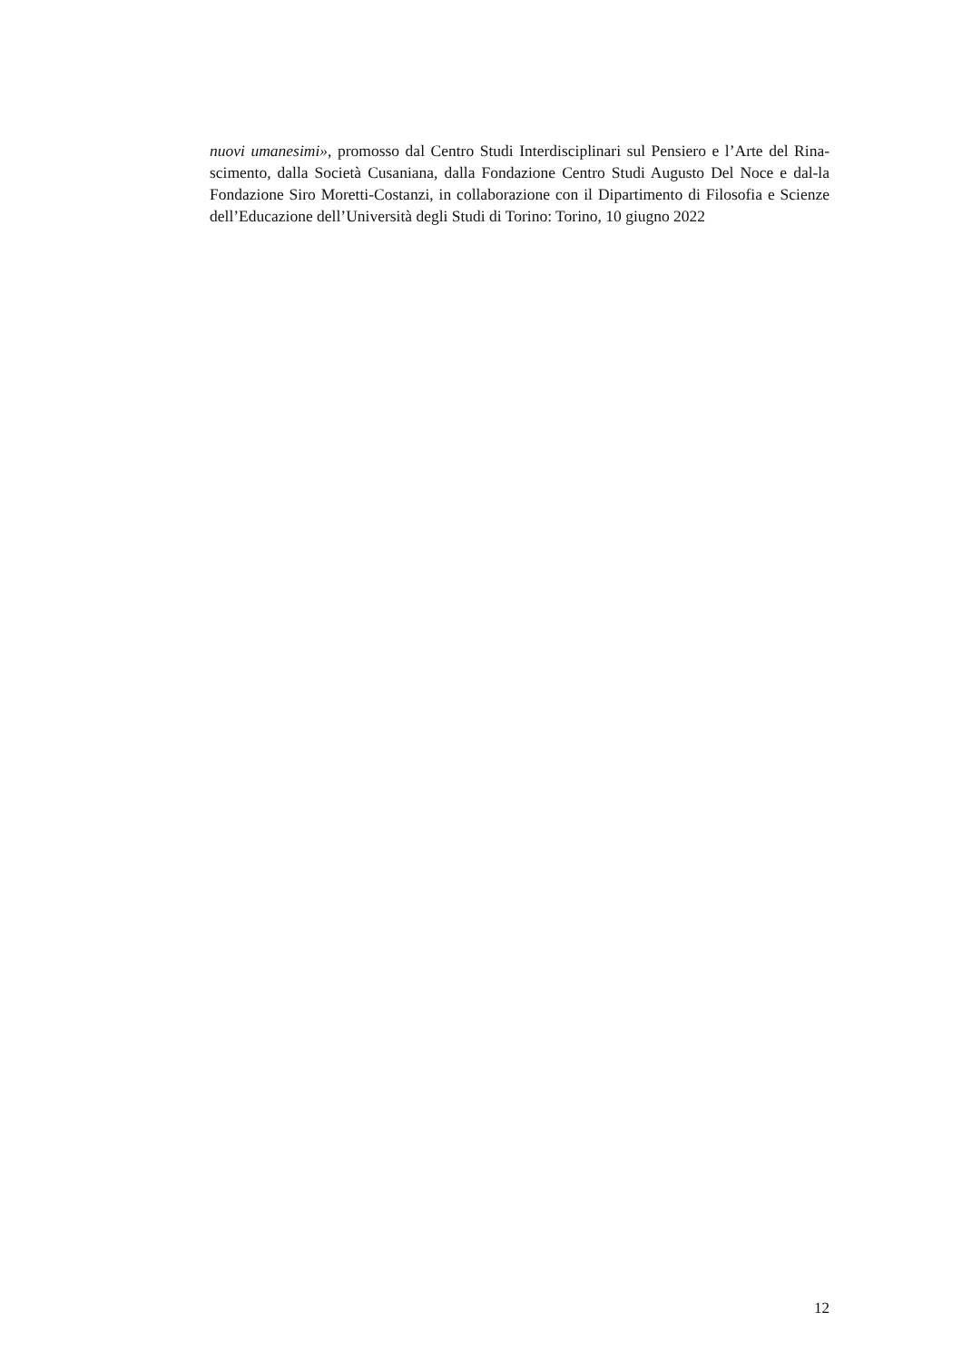nuovi umanesimi», promosso dal Centro Studi Interdisciplinari sul Pensiero e l’Arte del Rina-scimento, dalla Società Cusaniana, dalla Fondazione Centro Studi Augusto Del Noce e dal-la Fondazione Siro Moretti-Costanzi, in collaborazione con il Dipartimento di Filosofia e Scienze dell’Educazione dell’Università degli Studi di Torino: Torino, 10 giugno 2022
12